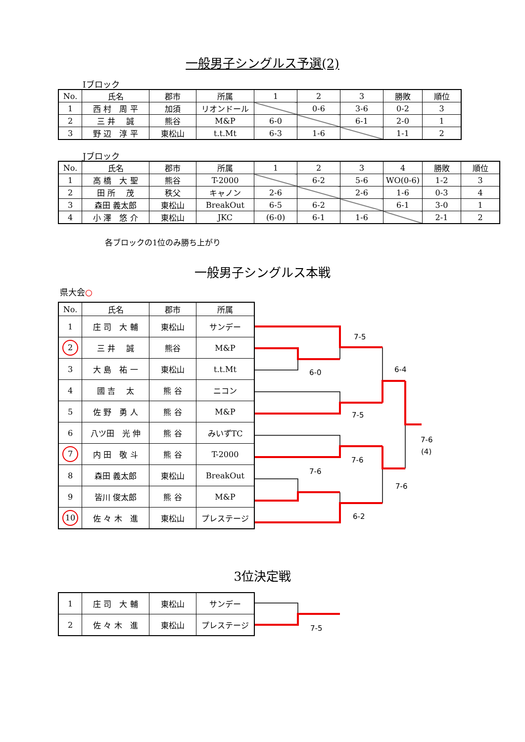一般男子シングルス予選(2)
Iブロック
| No. | 氏名 | 郡市 | 所属 | 1 | 2 | 3 | 勝敗 | 順位 |
| --- | --- | --- | --- | --- | --- | --- | --- | --- |
| 1 | 西 村 周 平 | 加須 | リオンドール | | 0-6 | 3-6 | 0-2 | 3 |
| 2 | 三 井 誠 | 熊谷 | M&P | 6-0 | | 6-1 | 2-0 | 1 |
| 3 | 野 辺 淳 平 | 東松山 | t.t.Mt | 6-3 | 1-6 | | 1-1 | 2 |
Jブロック
| No. | 氏名 | 郡市 | 所属 | 1 | 2 | 3 | 4 | 勝敗 | 順位 |
| --- | --- | --- | --- | --- | --- | --- | --- | --- | --- |
| 1 | 高 橋 大 聖 | 熊谷 | T-2000 | | 6-2 | 5-6 | WO(0-6) | 1-2 | 3 |
| 2 | 田 所 茂 | 秩父 | キャノン | 2-6 | | 2-6 | 1-6 | 0-3 | 4 |
| 3 | 森田 義太郎 | 東松山 | BreakOut | 6-5 | 6-2 | | 6-1 | 3-0 | 1 |
| 4 | 小 澤 悠 介 | 東松山 | JKC | (6-0) | 6-1 | 1-6 | | 2-1 | 2 |
各ブロックの1位のみ勝ち上がり
一般男子シングルス本戦
県大会○
| No. | 氏名 | 郡市 | 所属 |
| --- | --- | --- | --- |
| 1 | 庄 司 大 輔 | 東松山 | サンデー |
| 2 | 三 井 誠 | 熊谷 | M&P |
| 3 | 大 島 祐 一 | 東松山 | t.t.Mt |
| 4 | 國 吉 太 | 熊 谷 | ニコン |
| 5 | 佐 野 勇 人 | 熊 谷 | M&P |
| 6 | 八ツ田 光 伸 | 熊 谷 | みいずTC |
| 7 | 内 田 敬 斗 | 熊 谷 | T-2000 |
| 8 | 森田 義太郎 | 東松山 | BreakOut |
| 9 | 皆川 俊太郎 | 熊 谷 | M&P |
| 10 | 佐 々 木 進 | 東松山 | プレステージ |
7-5
6-0
6-4
7-5
7-6
(4)
7-6
7-6
7-6
6-2
3位決定戦
| 1 | 庄 司 大 輔 | 東松山 | サンデー |
| 2 | 佐 々 木 進 | 東松山 | プレステージ |
7-5